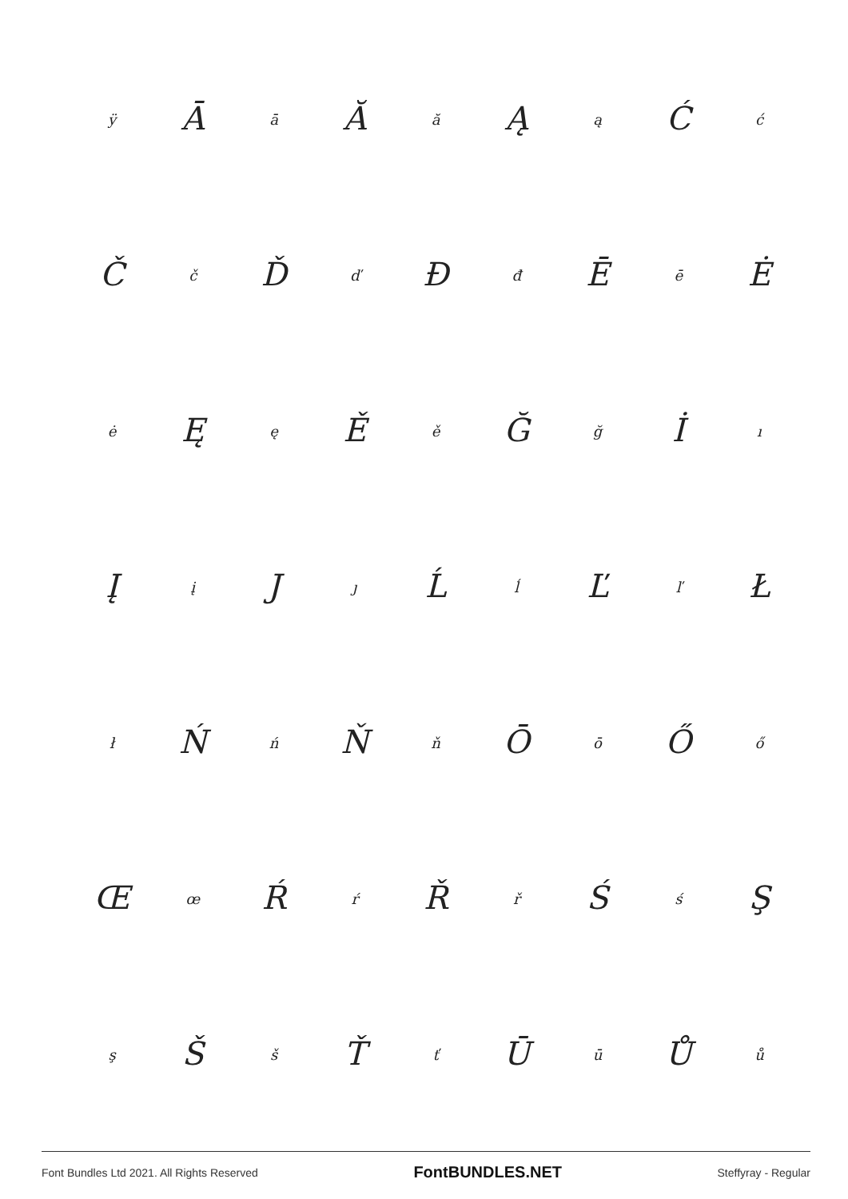ÿ Ā ā Ă ă Ą ą Ć ć
Čč Ď ď Đ đ Ē ē Ė
ė Ę ę Ě ě Ğ ğ İ ı
Įį J ȷ Ĺ ĺ Ľ ľ Ł
ł Ń ń Ň ň Ō ō Ő ő
Œœ Ŕ ŕ Ř ř Ś ś Ş
ş Š š Ť ť Ū ū Ů ů
Font Bundles Ltd 2021. All Rights Reserved FontBUNDLES.NET Steffyray - Regular